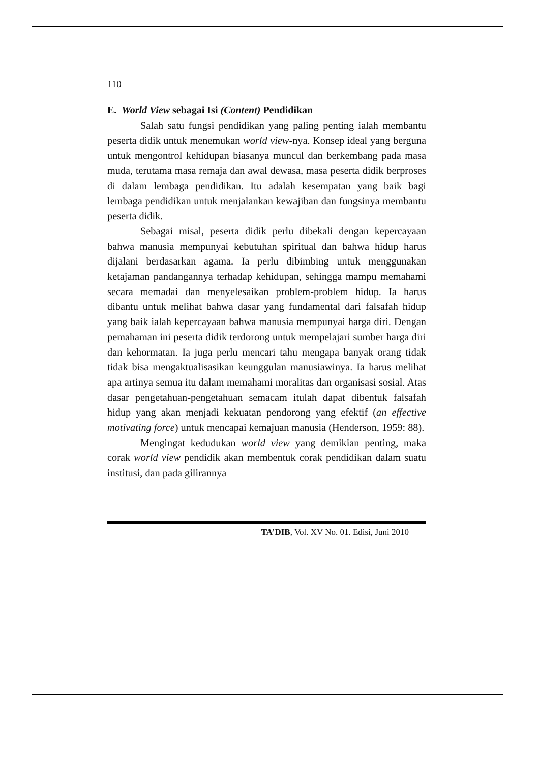110
E. World View sebagai Isi (Content) Pendidikan
Salah satu fungsi pendidikan yang paling penting ialah membantu peserta didik untuk menemukan world view-nya. Konsep ideal yang berguna untuk mengontrol kehidupan biasanya muncul dan berkembang pada masa muda, terutama masa remaja dan awal dewasa, masa peserta didik berproses di dalam lembaga pendidikan. Itu adalah kesempatan yang baik bagi lembaga pendidikan untuk menjalankan kewajiban dan fungsinya membantu peserta didik.
Sebagai misal, peserta didik perlu dibekali dengan kepercayaan bahwa manusia mempunyai kebutuhan spiritual dan bahwa hidup harus dijalani berdasarkan agama. Ia perlu dibimbing untuk menggunakan ketajaman pandangannya terhadap kehidupan, sehingga mampu memahami secara memadai dan menyelesaikan problem-problem hidup. Ia harus dibantu untuk melihat bahwa dasar yang fundamental dari falsafah hidup yang baik ialah kepercayaan bahwa manusia mempunyai harga diri. Dengan pemahaman ini peserta didik terdorong untuk mempelajari sumber harga diri dan kehormatan. Ia juga perlu mencari tahu mengapa banyak orang tidak tidak bisa mengaktualisasikan keunggulan manusiawinya. Ia harus melihat apa artinya semua itu dalam memahami moralitas dan organisasi sosial. Atas dasar pengetahuan-pengetahuan semacam itulah dapat dibentuk falsafah hidup yang akan menjadi kekuatan pendorong yang efektif (an effective motivating force) untuk mencapai kemajuan manusia (Henderson, 1959: 88).
Mengingat kedudukan world view yang demikian penting, maka corak world view pendidik akan membentuk corak pendidikan dalam suatu institusi, dan pada gilirannya
TA’DIB, Vol. XV No. 01. Edisi, Juni 2010